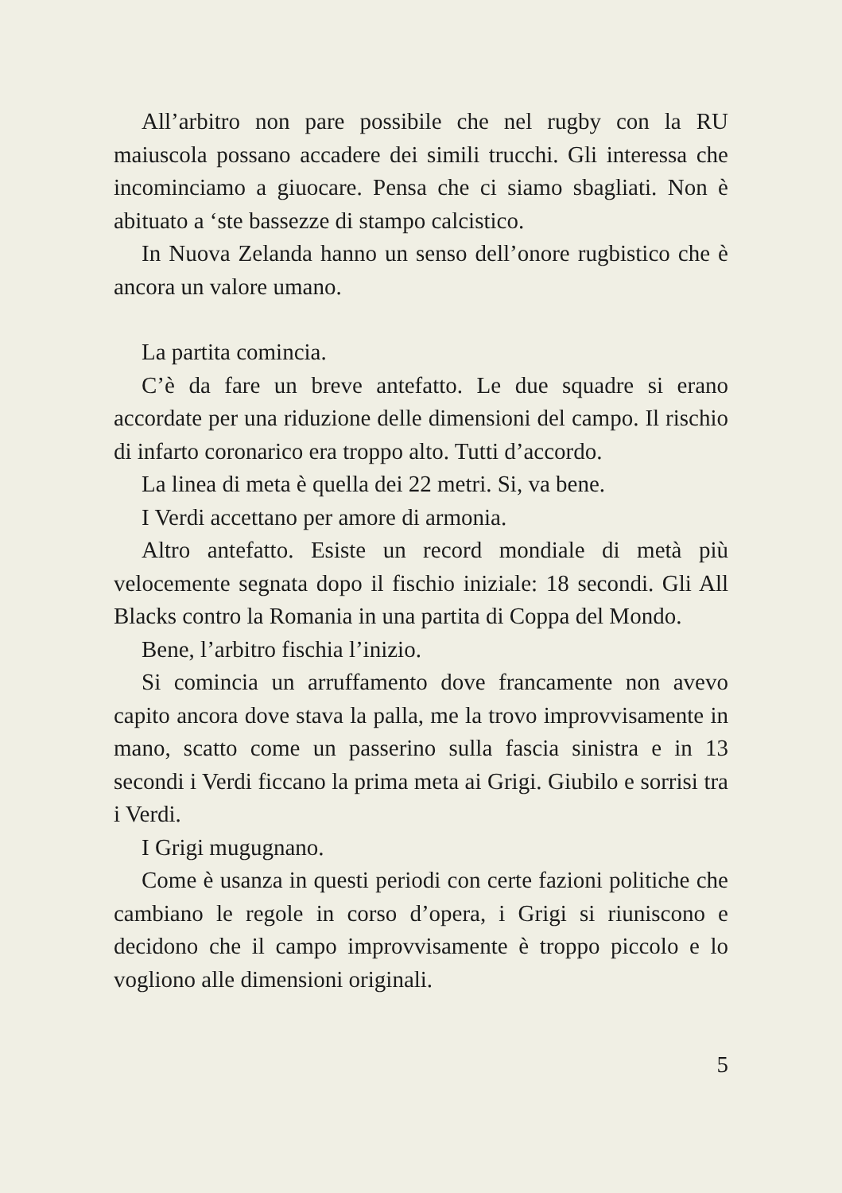All’arbitro non pare possibile che nel rugby con la RU maiuscola possano accadere dei simili trucchi. Gli interessa che incominciamo a giuocare. Pensa che ci siamo sbagliati. Non è abituato a ‘ste bassezze di stampo calcistico.
In Nuova Zelanda hanno un senso dell’onore rugbistico che è ancora un valore umano.
La partita comincia.
C’è da fare un breve antefatto. Le due squadre si erano accordate per una riduzione delle dimensioni del campo. Il rischio di infarto coronarico era troppo alto. Tutti d’accordo.
La linea di meta è quella dei 22 metri. Si, va bene.
I Verdi accettano per amore di armonia.
Altro antefatto. Esiste un record mondiale di metà più velocemente segnata dopo il fischio iniziale: 18 secondi. Gli All Blacks contro la Romania in una partita di Coppa del Mondo.
Bene, l’arbitro fischia l’inizio.
Si comincia un arruffamento dove francamente non avevo capito ancora dove stava la palla, me la trovo improvvisamente in mano, scatto come un passerino sulla fascia sinistra e in 13 secondi i Verdi ficcano la prima meta ai Grigi. Giubilo e sorrisi tra i Verdi.
I Grigi mugugnano.
Come è usanza in questi periodi con certe fazioni politiche che cambiano le regole in corso d’opera, i Grigi si riuniscono e decidono che il campo improvvisamente è troppo piccolo e lo vogliono alle dimensioni originali.
5